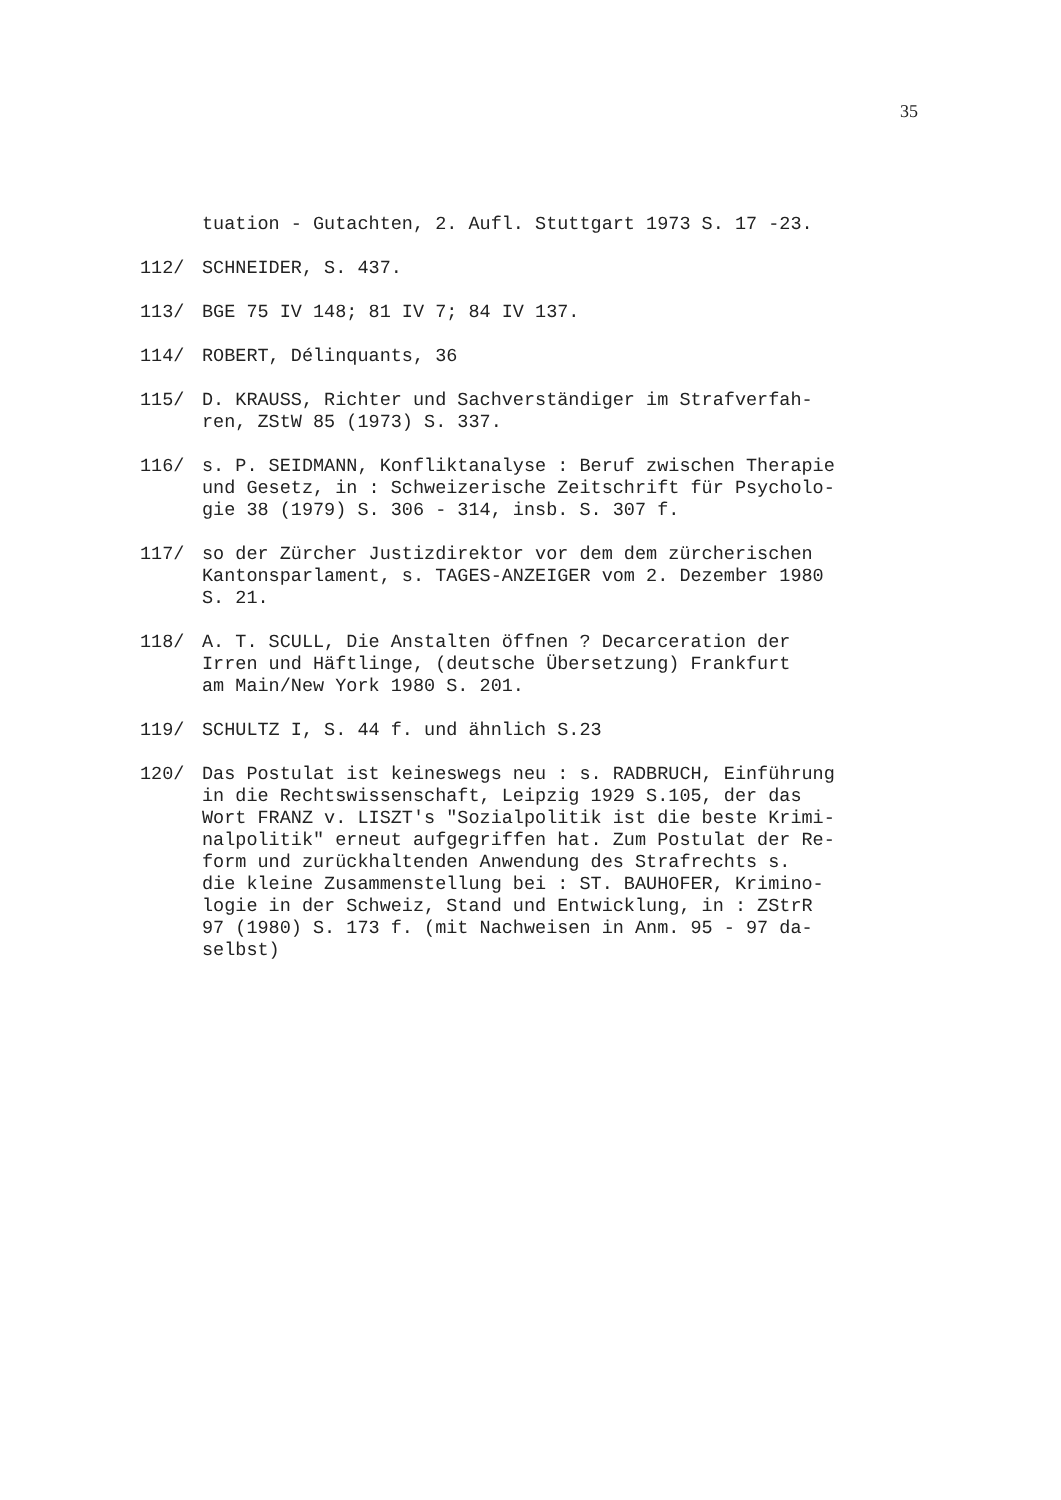35
tuation - Gutachten, 2. Aufl. Stuttgart 1973 S. 17 -23.
112/ SCHNEIDER, S. 437.
113/ BGE 75 IV 148; 81 IV 7; 84 IV 137.
114/ ROBERT, Délinquants, 36
115/ D. KRAUSS, Richter und Sachverständiger im Strafverfah-
ren, ZStW 85 (1973) S. 337.
116/ s. P. SEIDMANN, Konfliktanalyse : Beruf zwischen Therapie
und Gesetz, in : Schweizerische Zeitschrift für Psycholo-
gie 38 (1979) S. 306 - 314, insb. S. 307 f.
117/ so der Zürcher Justizdirektor vor dem dem zürcherischen
Kantonsparlament, s. TAGES-ANZEIGER vom 2. Dezember 1980
S. 21.
118/ A. T. SCULL, Die Anstalten öffnen ? Decarceration der
Irren und Häftlinge, (deutsche Übersetzung) Frankfurt
am Main/New York 1980 S. 201.
119/ SCHULTZ I, S. 44 f. und ähnlich S.23
120/ Das Postulat ist keineswegs neu : s. RADBRUCH, Einführung
in die Rechtswissenschaft, Leipzig 1929 S.105, der das
Wort FRANZ v. LISZT's "Sozialpolitik ist die beste Krimi-
nalpolitik" erneut aufgegriffen hat. Zum Postulat der Re-
form und zurückhaltenden Anwendung des Strafrechts s.
die kleine Zusammenstellung bei : ST. BAUHOFER, Krimino-
logie in der Schweiz, Stand und Entwicklung, in : ZStrR
97 (1980) S. 173 f. (mit Nachweisen in Anm. 95 - 97 da-
selbst)